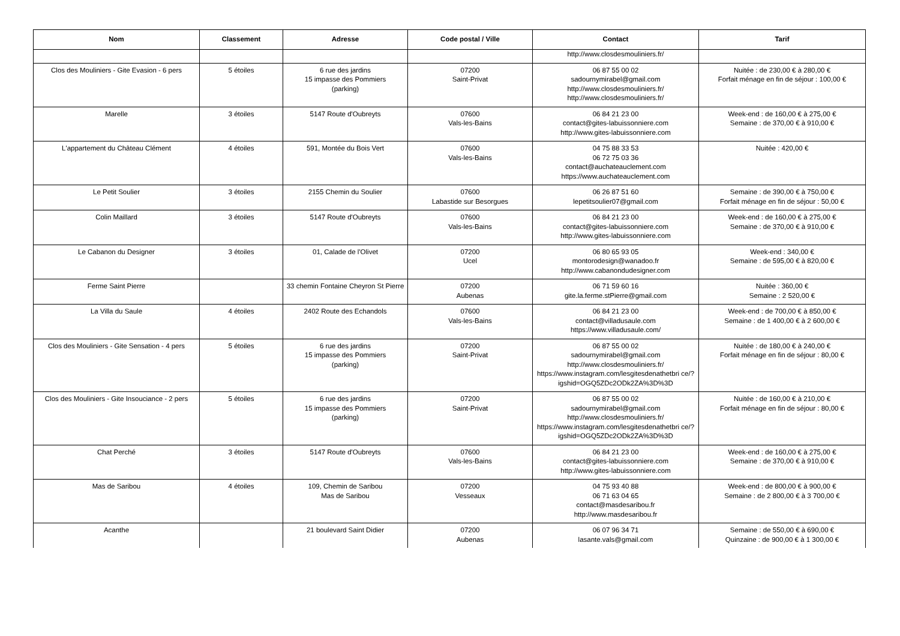| Nom | Classement | Adresse | Code postal / Ville | Contact | Tarif |
| --- | --- | --- | --- | --- | --- |
| | | | | http://www.closdesmouliniers.fr/ | |
| Clos des Mouliniers - Gite Evasion - 6 pers | 5 étoiles | 6 rue des jardins 15 impasse des Pommiers (parking) | 07200 Saint-Privat | 06 87 55 00 02 sadournymirabel@gmail.com http://www.closdesmouliniers.fr/ http://www.closdesmouliniers.fr/ | Nuitée : de 230,00 € à 280,00 € Forfait ménage en fin de séjour : 100,00 € |
| Marelle | 3 étoiles | 5147 Route d'Oubreyts | 07600 Vals-les-Bains | 06 84 21 23 00 contact@gites-labuissonniere.com http://www.gites-labuissonniere.com | Week-end : de 160,00 € à 275,00 € Semaine : de 370,00 € à 910,00 € |
| L'appartement du Château Clément | 4 étoiles | 591, Montée du Bois Vert | 07600 Vals-les-Bains | 04 75 88 33 53 06 72 75 03 36 contact@auchateauclement.com https://www.auchateauclement.com | Nuitée : 420,00 € |
| Le Petit Soulier | 3 étoiles | 2155 Chemin du Soulier | 07600 Labastide sur Besorgues | 06 26 87 51 60 lepetitsoulier07@gmail.com | Semaine : de 390,00 € à 750,00 € Forfait ménage en fin de séjour : 50,00 € |
| Colin Maillard | 3 étoiles | 5147 Route d'Oubreyts | 07600 Vals-les-Bains | 06 84 21 23 00 contact@gites-labuissonniere.com http://www.gites-labuissonniere.com | Week-end : de 160,00 € à 275,00 € Semaine : de 370,00 € à 910,00 € |
| Le Cabanon du Designer | 3 étoiles | 01, Calade de l'Olivet | 07200 Ucel | 06 80 65 93 05 montorodesign@wanadoo.fr http://www.cabanondudesigner.com | Week-end : 340,00 € Semaine : de 595,00 € à 820,00 € |
| Ferme Saint Pierre | | 33 chemin Fontaine Cheyron St Pierre | 07200 Aubenas | 06 71 59 60 16 gite.la.ferme.stPierre@gmail.com | Nuitée : 360,00 € Semaine : 2 520,00 € |
| La Villa du Saule | 4 étoiles | 2402 Route des Echandols | 07600 Vals-les-Bains | 06 84 21 23 00 contact@villadusaule.com https://www.villadusaule.com/ | Week-end : de 700,00 € à 850,00 € Semaine : de 1 400,00 € à 2 600,00 € |
| Clos des Mouliniers - Gite Sensation - 4 pers | 5 étoiles | 6 rue des jardins 15 impasse des Pommiers (parking) | 07200 Saint-Privat | 06 87 55 00 02 sadournymirabel@gmail.com http://www.closdesmouliniers.fr/ https://www.instagram.com/lesgitesdenathetbri ce/?igshid=OGQ5ZDc2ODk2ZA%3D%3D | Nuitée : de 180,00 € à 240,00 € Forfait ménage en fin de séjour : 80,00 € |
| Clos des Mouliniers - Gite Insouciance - 2 pers | 5 étoiles | 6 rue des jardins 15 impasse des Pommiers (parking) | 07200 Saint-Privat | 06 87 55 00 02 sadournymirabel@gmail.com http://www.closdesmouliniers.fr/ https://www.instagram.com/lesgitesdenathetbri ce/?igshid=OGQ5ZDc2ODk2ZA%3D%3D | Nuitée : de 160,00 € à 210,00 € Forfait ménage en fin de séjour : 80,00 € |
| Chat Perché | 3 étoiles | 5147 Route d'Oubreyts | 07600 Vals-les-Bains | 06 84 21 23 00 contact@gites-labuissonniere.com http://www.gites-labuissonniere.com | Week-end : de 160,00 € à 275,00 € Semaine : de 370,00 € à 910,00 € |
| Mas de Saribou | 4 étoiles | 109, Chemin de Saribou Mas de Saribou | 07200 Vesseaux | 04 75 93 40 88 06 71 63 04 65 contact@masdesaribou.fr http://www.masdesaribou.fr | Week-end : de 800,00 € à 900,00 € Semaine : de 2 800,00 € à 3 700,00 € |
| Acanthe | | 21 boulevard Saint Didier | 07200 Aubenas | 06 07 96 34 71 lasante.vals@gmail.com | Semaine : de 550,00 € à 690,00 € Quinzaine : de 900,00 € à 1 300,00 € |